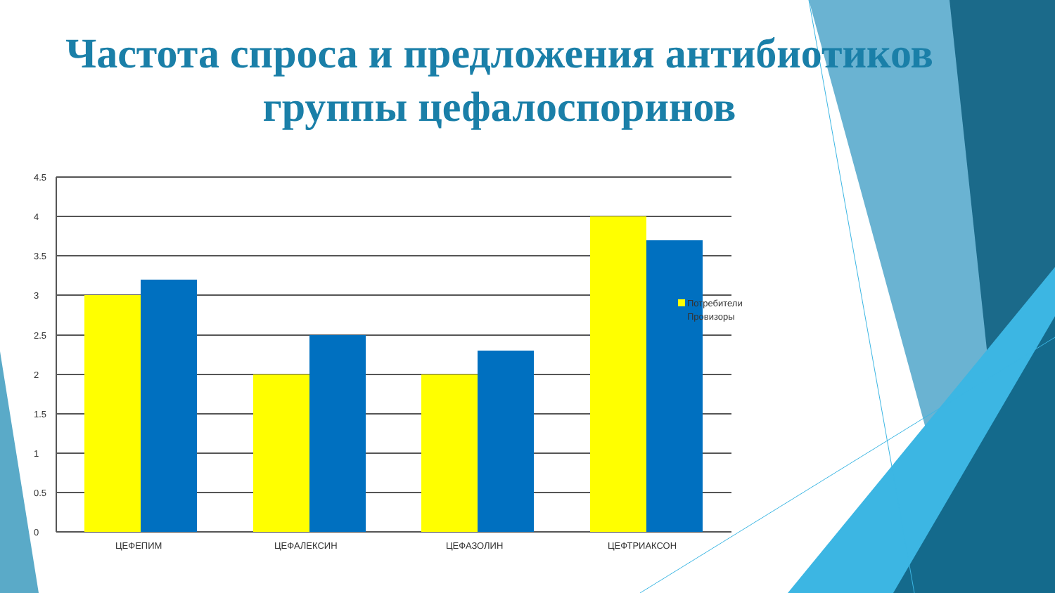Частота спроса и предложения антибиотиков
группы цефалоспоринов
4.5
4
3.5
3
2.5
2
1.5
1
0.5
0
ЦЕФЕПИМ
ЦЕФАЛЕКСИН
ЦЕФАЗОЛИН
ЦЕФТРИАКСОН
Потребители
Провизоры